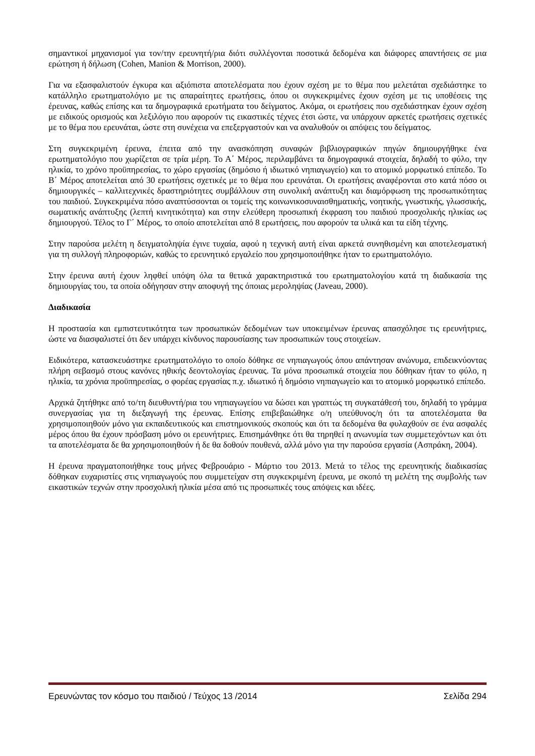σημαντικοί μηχανισμοί για τον/την ερευνητή/ρια διότι συλλέγονται ποσοτικά δεδομένα και διάφορες απαντήσεις σε μια ερώτηση ή δήλωση (Cohen, Manion & Morrison, 2000).
Για να εξασφαλιστούν έγκυρα και αξιόπιστα αποτελέσματα που έχουν σχέση με το θέμα που μελετάται σχεδιάστηκε το κατάλληλο ερωτηματολόγιο με τις απαραίτητες ερωτήσεις, όπου οι συγκεκριμένες έχουν σχέση με τις υποθέσεις της έρευνας, καθώς επίσης και τα δημογραφικά ερωτήματα του δείγματος. Ακόμα, οι ερωτήσεις που σχεδιάστηκαν έχουν σχέση με ειδικούς ορισμούς και λεξιλόγιο που αφορούν τις εικαστικές τέχνες έτσι ώστε, να υπάρχουν αρκετές ερωτήσεις σχετικές με το θέμα που ερευνάται, ώστε στη συνέχεια να επεξεργαστούν και να αναλυθούν οι απόψεις του δείγματος.
Στη συγκεκριμένη έρευνα, έπειτα από την ανασκόπηση συναφών βιβλιογραφικών πηγών δημιουργήθηκε ένα ερωτηματολόγιο που χωρίζεται σε τρία μέρη. Το Α΄ Μέρος, περιλαμβάνει τα δημογραφικά στοιχεία, δηλαδή το φύλο, την ηλικία, το χρόνο προϋπηρεσίας, το χώρο εργασίας (δημόσιο ή ιδιωτικό νηπιαγωγείο) και το ατομικό μορφωτικό επίπεδο. Το Β΄ Μέρος αποτελείται από 30 ερωτήσεις σχετικές με το θέμα που ερευνάται. Οι ερωτήσεις αναφέρονται στο κατά πόσο οι δημιουργικές – καλλιτεχνικές δραστηριότητες συμβάλλουν στη συνολική ανάπτυξη και διαμόρφωση της προσωπικότητας του παιδιού. Συγκεκριμένα πόσο αναπτύσσονται οι τομείς της κοινωνικοσυναισθηματικής, νοητικής, γνωστικής, γλωσσικής, σωματικής ανάπτυξης (λεπτή κινητικότητα) και στην ελεύθερη προσωπική έκφραση του παιδιού προσχολικής ηλικίας ως δημιουργού. Τέλος το Γ΄ Μέρος, το οποίο αποτελείται από 8 ερωτήσεις, που αφορούν τα υλικά και τα είδη τέχνης.
Στην παρούσα μελέτη η δειγματοληψία έγινε τυχαία, αφού η τεχνική αυτή είναι αρκετά συνηθισμένη και αποτελεσματική για τη συλλογή πληροφοριών, καθώς το ερευνητικό εργαλείο που χρησιμοποιήθηκε ήταν το ερωτηματολόγιο.
Στην έρευνα αυτή έχουν ληφθεί υπόψη όλα τα θετικά χαρακτηριστικά του ερωτηματολογίου κατά τη διαδικασία της δημιουργίας του, τα οποία οδήγησαν στην αποφυγή της όποιας μεροληψίας (Javeau, 2000).
Διαδικασία
Η προστασία και εμπιστευτικότητα των προσωπικών δεδομένων των υποκειμένων έρευνας απασχόλησε τις ερευνήτριες, ώστε να διασφαλιστεί ότι δεν υπάρχει κίνδυνος παρουσίασης των προσωπικών τους στοιχείων.
Ειδικότερα, κατασκευάστηκε ερωτηματολόγιο το οποίο δόθηκε σε νηπιαγωγούς όπου απάντησαν ανώνυμα, επιδεικνύοντας πλήρη σεβασμό στους κανόνες ηθικής δεοντολογίας έρευνας. Τα μόνα προσωπικά στοιχεία που δόθηκαν ήταν το φύλο, η ηλικία, τα χρόνια προϋπηρεσίας, ο φορέας εργασίας π.χ. ιδιωτικό ή δημόσιο νηπιαγωγείο και το ατομικό μορφωτικό επίπεδο.
Αρχικά ζητήθηκε από το/τη διευθυντή/ρια του νηπιαγωγείου να δώσει και γραπτώς τη συγκατάθεσή του, δηλαδή το γράμμα συνεργασίας για τη διεξαγωγή της έρευνας. Επίσης επιβεβαιώθηκε ο/η υπεύθυνος/η ότι τα αποτελέσματα θα χρησιμοποιηθούν μόνο για εκπαιδευτικούς και επιστημονικούς σκοπούς και ότι τα δεδομένα θα φυλαχθούν σε ένα ασφαλές μέρος όπου θα έχουν πρόσβαση μόνο οι ερευνήτριες. Επισημάνθηκε ότι θα τηρηθεί η ανωνυμία των συμμετεχόντων και ότι τα αποτελέσματα δε θα χρησιμοποιηθούν ή δε θα δοθούν πουθενά, αλλά μόνο για την παρούσα εργασία (Ασπράκη, 2004).
Η έρευνα πραγματοποιήθηκε τους μήνες Φεβρουάριο - Μάρτιο του 2013. Μετά το τέλος της ερευνητικής διαδικασίας δόθηκαν ευχαριστίες στις νηπιαγωγούς που συμμετείχαν στη συγκεκριμένη έρευνα, με σκοπό τη μελέτη της συμβολής των εικαστικών τεχνών στην προσχολική ηλικία μέσα από τις προσωπικές τους απόψεις και ιδέες.
Ερευνώντας τον κόσμο του παιδιού / Τεύχος 13 /2014 Σελίδα 294